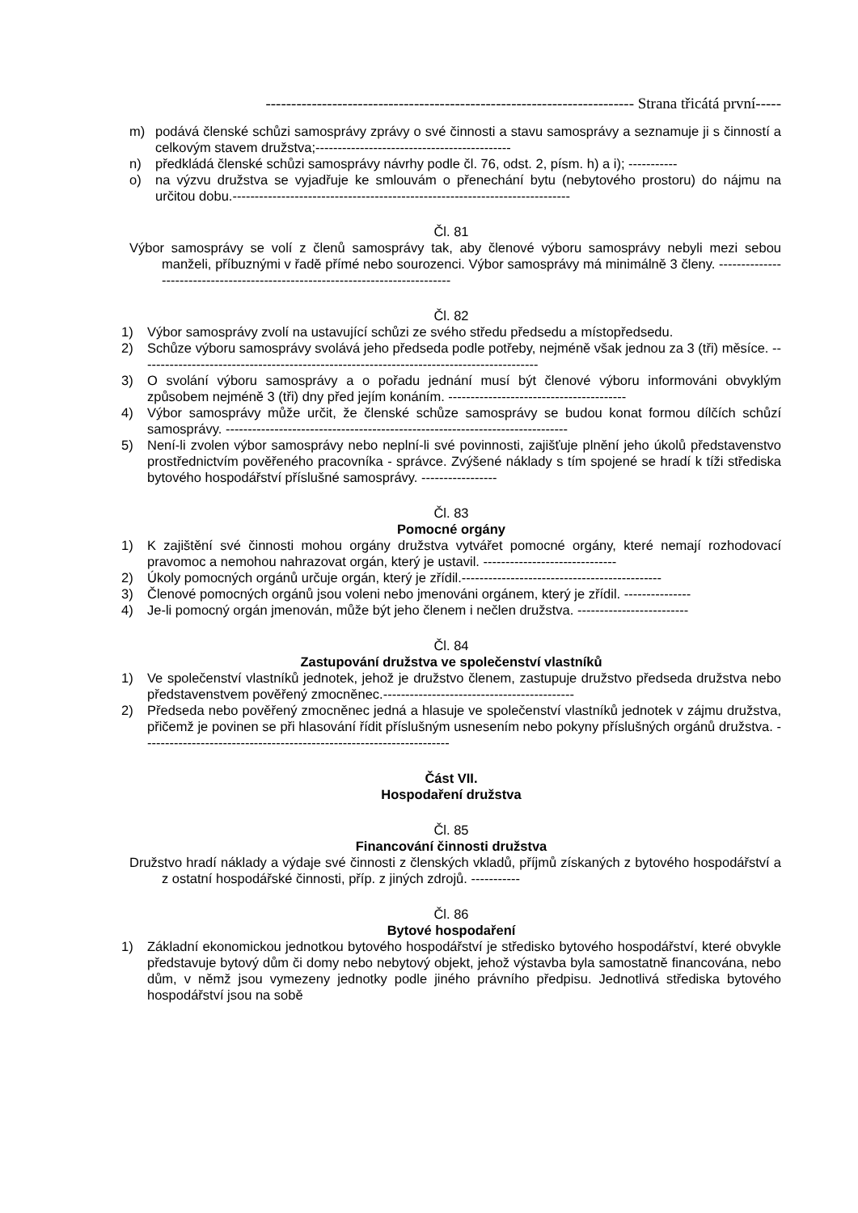------------------------------------------------------------------------ Strana třicátá první-----
m) podává členské schůzi samosprávy zprávy o své činnosti a stavu samosprávy a seznamuje ji s činností a celkovým stavem družstva;--------------------------------------------
n) předkládá členské schůzi samosprávy návrhy podle čl. 76, odst. 2, písm. h) a i); -----------
o) na výzvu družstva se vyjadřuje ke smlouvám o přenechání bytu (nebytového prostoru) do nájmu na určitou dobu.----------------------------------------------------------------------------
Čl. 81
Výbor samosprávy se volí z členů samosprávy tak, aby členové výboru samosprávy nebyli mezi sebou manželi, příbuznými v řadě přímé nebo sourozenci. Výbor samosprávy má minimálně 3 členy. -------------------------------------------------------------------------------
Čl. 82
1) Výbor samosprávy zvolí na ustavující schůzi ze svého středu předsedu a místopředsedu.
2) Schůze výboru samosprávy svolává jeho předseda podle potřeby, nejméně však jednou za 3 (tři) měsíce. ------------------------------------------------------------------------------------------
3) O svolání výboru samosprávy a o pořadu jednání musí být členové výboru informováni obvyklým způsobem nejméně 3 (tři) dny před jejím konáním. ----------------------------------------
4) Výbor samosprávy může určit, že členské schůze samosprávy se budou konat formou dílčích schůzí samosprávy. -----------------------------------------------------------------------------
5) Není-li zvolen výbor samosprávy nebo neplní-li své povinnosti, zajišťuje plnění jeho úkolů představenstvo prostřednictvím pověřeného pracovníka - správce. Zvýšené náklady s tím spojené se hradí k tíži střediska bytového hospodářství příslušné samosprávy. -----------------
Čl. 83
Pomocné orgány
1) K zajištění své činnosti mohou orgány družstva vytvářet pomocné orgány, které nemají rozhodovací pravomoc a nemohou nahrazovat orgán, který je ustavil. ------------------------------
2) Úkoly pomocných orgánů určuje orgán, který je zřídil.---------------------------------------------
3) Členové pomocných orgánů jsou voleni nebo jmenováni orgánem, který je zřídil. ---------------
4) Je-li pomocný orgán jmenován, může být jeho členem i nečlen družstva. -------------------------
Čl. 84
Zastupování družstva ve společenství vlastníků
1) Ve společenství vlastníků jednotek, jehož je družstvo členem, zastupuje družstvo předseda družstva nebo představenstvem pověřený zmocněnec.-------------------------------------------
2) Předseda nebo pověřený zmocněnec jedná a hlasuje ve společenství vlastníků jednotek v zájmu družstva, přičemž je povinen se při hlasování řídit příslušným usnesením nebo pokyny příslušných orgánů družstva. ---------------------------------------------------------------------
Část VII.
Hospodaření družstva
Čl. 85
Financování činnosti družstva
Družstvo hradí náklady a výdaje své činnosti z členských vkladů, příjmů získaných z bytového hospodářství a z ostatní hospodářské činnosti, příp. z jiných zdrojů. -----------
Čl. 86
Bytové hospodaření
1) Základní ekonomickou jednotkou bytového hospodářství je středisko bytového hospodářství, které obvykle představuje bytový dům či domy nebo nebytový objekt, jehož výstavba byla samostatně financována, nebo dům, v němž jsou vymezeny jednotky podle jiného právního předpisu. Jednotlivá střediska bytového hospodářství jsou na sobě